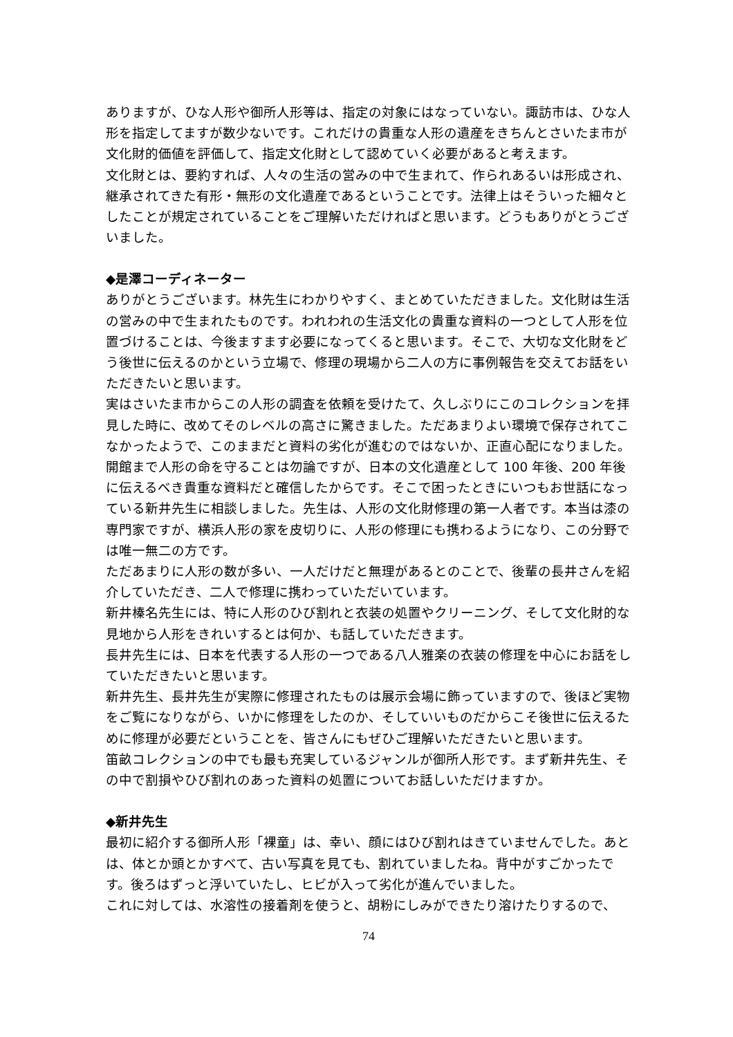ありますが、ひな人形や御所人形等は、指定の対象にはなっていない。諏訪市は、ひな人形を指定してますが数少ないです。これだけの貴重な人形の遺産をきちんとさいたま市が文化財的価値を評価して、指定文化財として認めていく必要があると考えます。
文化財とは、要約すれば、人々の生活の営みの中で生まれて、作られあるいは形成され、継承されてきた有形・無形の文化遺産であるということです。法律上はそういった細々としたことが規定されていることをご理解いただければと思います。どうもありがとうございました。
◆是澤コーディネーター
ありがとうございます。林先生にわかりやすく、まとめていただきました。文化財は生活の営みの中で生まれたものです。われわれの生活文化の貴重な資料の一つとして人形を位置づけることは、今後ますます必要になってくると思います。そこで、大切な文化財をどう後世に伝えるのかという立場で、修理の現場から二人の方に事例報告を交えてお話をいただきたいと思います。
実はさいたま市からこの人形の調査を依頼を受けたて、久しぶりにこのコレクションを拝見した時に、改めてそのレベルの高さに驚きました。ただあまりよい環境で保存されてこなかったようで、このままだと資料の劣化が進むのではないか、正直心配になりました。開館まで人形の命を守ることは勿論ですが、日本の文化遺産として 100 年後、200 年後に伝えるべき貴重な資料だと確信したからです。そこで困ったときにいつもお世話になっている新井先生に相談しました。先生は、人形の文化財修理の第一人者です。本当は漆の専門家ですが、横浜人形の家を皮切りに、人形の修理にも携わるようになり、この分野では唯一無二の方です。
ただあまりに人形の数が多い、一人だけだと無理があるとのことで、後輩の長井さんを紹介していただき、二人で修理に携わっていただいています。
新井榛名先生には、特に人形のひび割れと衣装の処置やクリーニング、そして文化財的な見地から人形をきれいするとは何か、も話していただきます。
長井先生には、日本を代表する人形の一つである八人雅楽の衣装の修理を中心にお話をしていただきたいと思います。
新井先生、長井先生が実際に修理されたものは展示会場に飾っていますので、後ほど実物をご覧になりながら、いかに修理をしたのか、そしていいものだからこそ後世に伝えるために修理が必要だということを、皆さんにもぜひご理解いただきたいと思います。
笛畝コレクションの中でも最も充実しているジャンルが御所人形です。まず新井先生、その中で割損やひび割れのあった資料の処置についてお話しいただけますか。
◆新井先生
最初に紹介する御所人形「裸童」は、幸い、顔にはひび割れはきていませんでした。あとは、体とか頭とかすべて、古い写真を見ても、割れていましたね。背中がすごかったです。後ろはずっと浮いていたし、ヒビが入って劣化が進んでいました。
これに対しては、水溶性の接着剤を使うと、胡粉にしみができたり溶けたりするので、
74